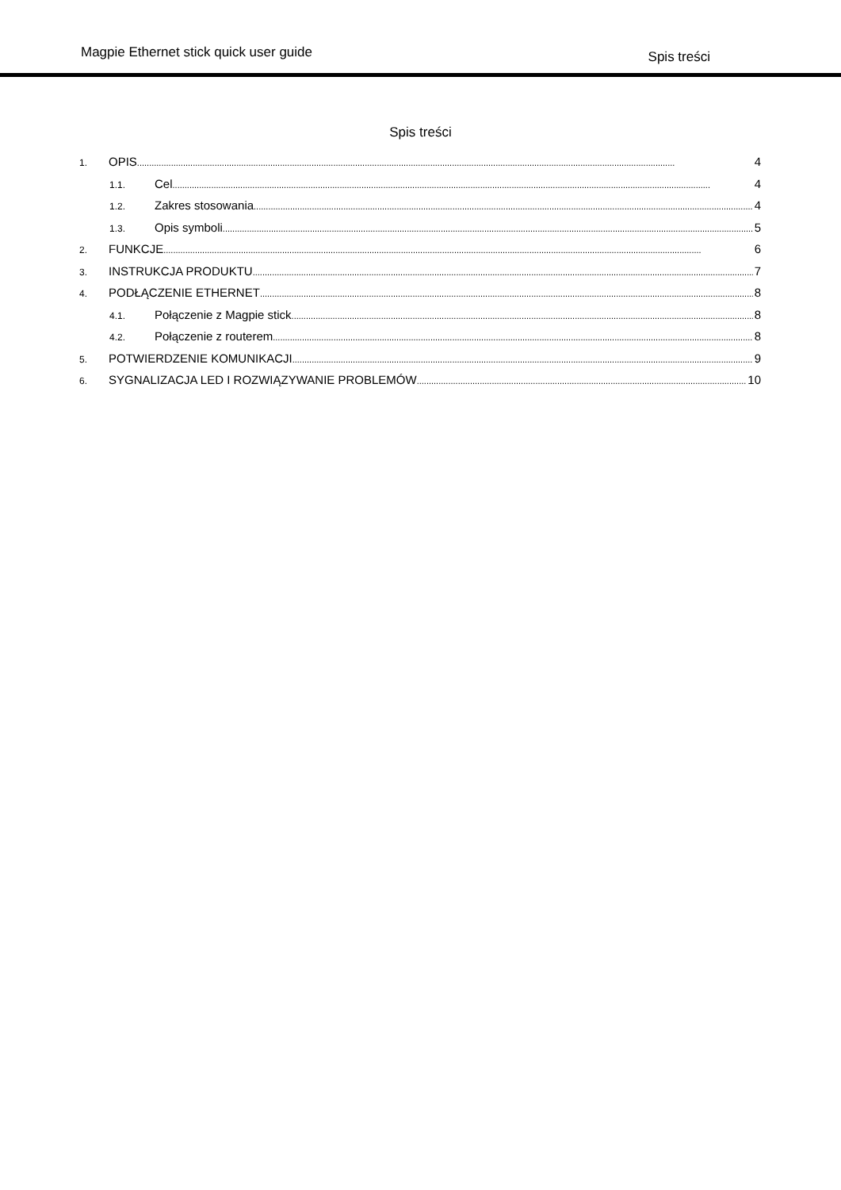Magpie Ethernet stick quick user guide Spis treści
Spis treści
1. OPIS 4
1.1. Cel 4
1.2. Zakres stosowania 4
1.3. Opis symboli 5
2. FUNKCJE 6
3. INSTRUKCJA PRODUKTU 7
4. PODŁĄCZENIE ETHERNET 8
4.1. Połączenie z Magpie stick 8
4.2. Połączenie z routerem 8
5. POTWIERDZENIE KOMUNIKACJI 9
6. SYGNALIZACJA LED I ROZWIĄZYWANIE PROBLEMÓW 10